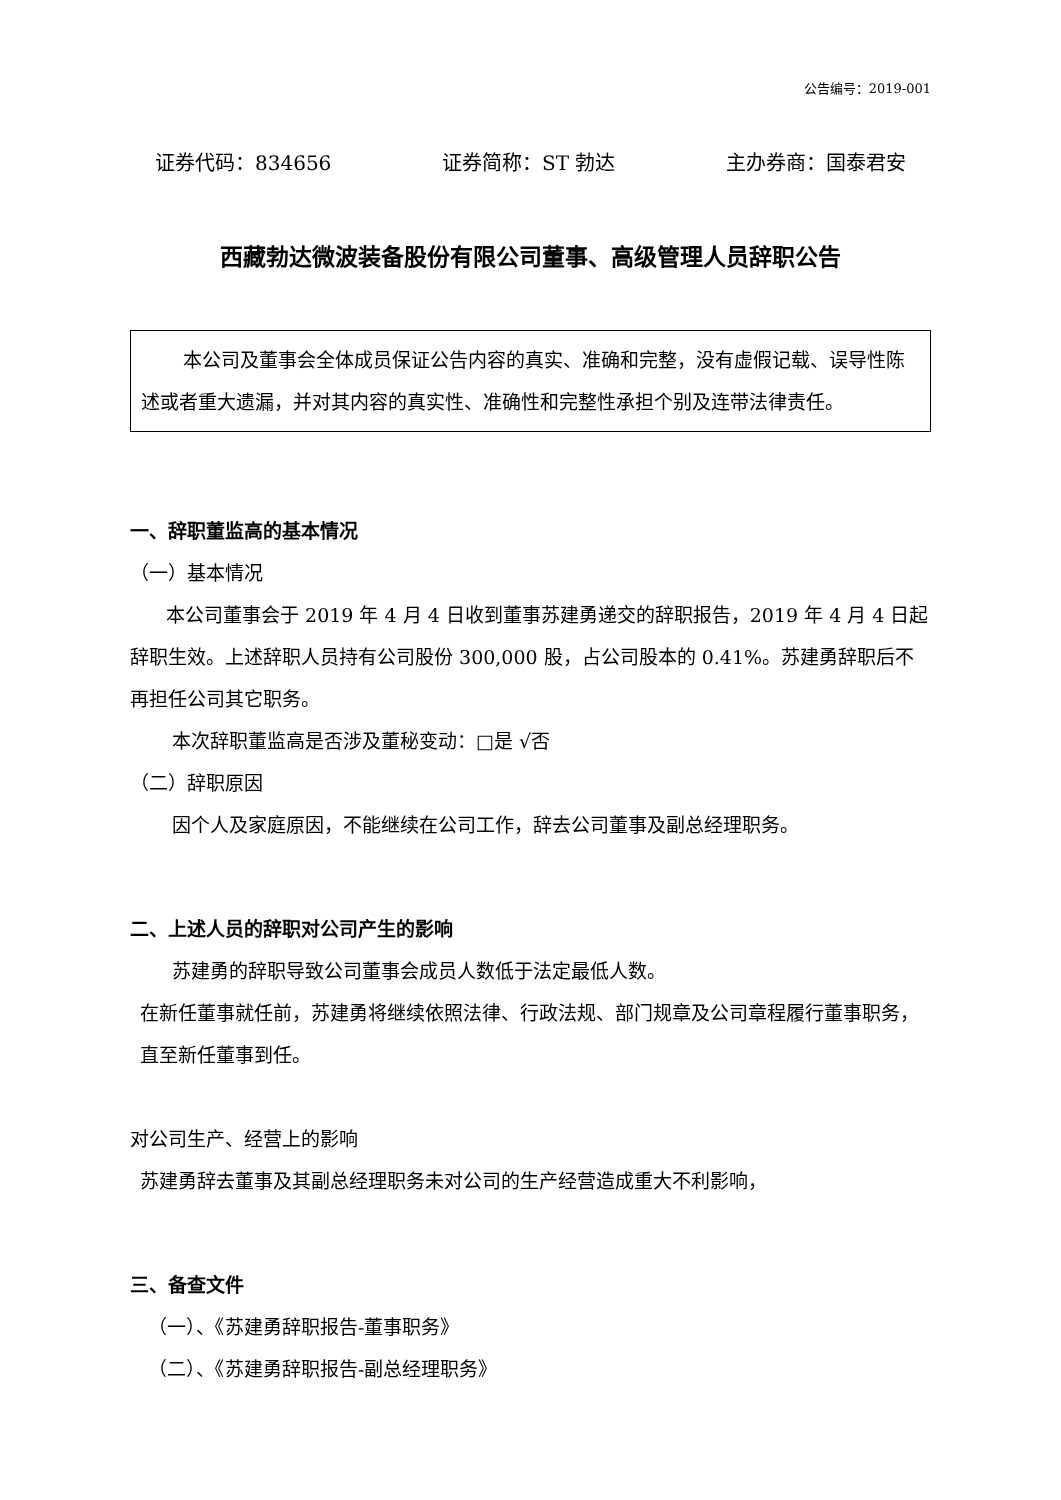公告编号：2019-001
证券代码：834656 证券简称：ST 勃达 主办券商：国泰君安
西藏勃达微波装备股份有限公司董事、高级管理人员辞职公告
本公司及董事会全体成员保证公告内容的真实、准确和完整，没有虚假记载、误导性陈述或者重大遗漏，并对其内容的真实性、准确性和完整性承担个别及连带法律责任。
一、辞职董监高的基本情况
（一）基本情况
本公司董事会于 2019 年 4 月 4 日收到董事苏建勇递交的辞职报告，2019 年 4 月 4 日起辞职生效。上述辞职人员持有公司股份 300,000 股，占公司股本的 0.41%。苏建勇辞职后不再担任公司其它职务。
本次辞职董监高是否涉及董秘变动：□是 √否
（二）辞职原因
因个人及家庭原因，不能继续在公司工作，辞去公司董事及副总经理职务。
二、上述人员的辞职对公司产生的影响
苏建勇的辞职导致公司董事会成员人数低于法定最低人数。
在新任董事就任前，苏建勇将继续依照法律、行政法规、部门规章及公司章程履行董事职务，直至新任董事到任。
对公司生产、经营上的影响
苏建勇辞去董事及其副总经理职务未对公司的生产经营造成重大不利影响，
三、备查文件
（一）、《苏建勇辞职报告-董事职务》
（二）、《苏建勇辞职报告-副总经理职务》